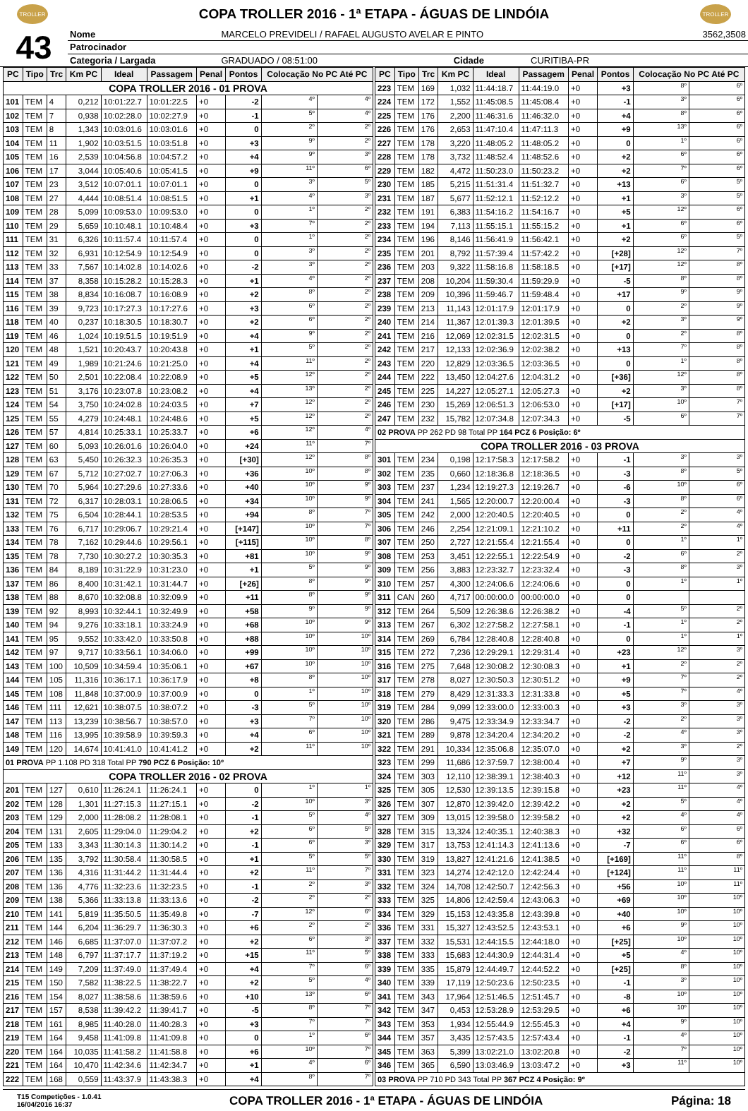TROLLER
COPA TROLLER 2016 - 1ª ETAPA - ÁGUAS DE LINDÓIA
TROLLER
| 43 | Nome | MARCELO PREVIDELI / RAFAEL AUGUSTO AVELAR E PINTO | | | | 3562,3508 |
| | Patrocinador | | | | | |
| | Categoria / Largada | GRADUADO / 08:51:00 | | Cidade | CURITIBA-PR | |
| PC | Tipo | Trc | Km PC | Ideal | Passagem | Penal | Pontos | Colocação No PC Até PC | |
| --- | --- | --- | --- | --- | --- | --- | --- | --- | --- |
| COPA TROLLER 2016 - 01 PROVA | | | | | | | | | |
| 101 | TEM | 4 | 0,212 | 10:01:22.7 | 10:01:22.5 | +0 | -2 | 4º | 4º |
| 102 | TEM | 7 | 0,938 | 10:02:28.0 | 10:02:27.9 | +0 | -1 | 5º | 4º |
| 103 | TEM | 8 | 1,343 | 10:03:01.6 | 10:03:01.6 | +0 | 0 | 2º | 2º |
| 104 | TEM | 11 | 1,902 | 10:03:51.5 | 10:03:51.8 | +0 | +3 | 9º | 2º |
| 105 | TEM | 16 | 2,539 | 10:04:56.8 | 10:04:57.2 | +0 | +4 | 9º | 3º |
| 106 | TEM | 17 | 3,044 | 10:05:40.6 | 10:05:41.5 | +0 | +9 | 11º | 6º |
| 107 | TEM | 23 | 3,512 | 10:07:01.1 | 10:07:01.1 | +0 | 0 | 3º | 5º |
| 108 | TEM | 27 | 4,444 | 10:08:51.4 | 10:08:51.5 | +0 | +1 | 4º | 3º |
| 109 | TEM | 28 | 5,099 | 10:09:53.0 | 10:09:53.0 | +0 | 0 | 1º | 2º |
| 110 | TEM | 29 | 5,659 | 10:10:48.1 | 10:10:48.4 | +0 | +3 | 7º | 2º |
| 111 | TEM | 31 | 6,326 | 10:11:57.4 | 10:11:57.4 | +0 | 0 | 1º | 2º |
| 112 | TEM | 32 | 6,931 | 10:12:54.9 | 10:12:54.9 | +0 | 0 | 3º | 2º |
| 113 | TEM | 33 | 7,567 | 10:14:02.8 | 10:14:02.6 | +0 | -2 | 3º | 2º |
| 114 | TEM | 37 | 8,358 | 10:15:28.2 | 10:15:28.3 | +0 | +1 | 4º | 2º |
| 115 | TEM | 38 | 8,834 | 10:16:08.7 | 10:16:08.9 | +0 | +2 | 8º | 2º |
| 116 | TEM | 39 | 9,723 | 10:17:27.3 | 10:17:27.6 | +0 | +3 | 6º | 2º |
| 118 | TEM | 40 | 0,237 | 10:18:30.5 | 10:18:30.7 | +0 | +2 | 6º | 2º |
| 119 | TEM | 46 | 1,024 | 10:19:51.5 | 10:19:51.9 | +0 | +4 | 9º | 2º |
| 120 | TEM | 48 | 1,521 | 10:20:43.7 | 10:20:43.8 | +0 | +1 | 5º | 2º |
| 121 | TEM | 49 | 1,989 | 10:21:24.6 | 10:21:25.0 | +0 | +4 | 11º | 2º |
| 122 | TEM | 50 | 2,501 | 10:22:08.4 | 10:22:08.9 | +0 | +5 | 12º | 2º |
| 123 | TEM | 51 | 3,176 | 10:23:07.8 | 10:23:08.2 | +0 | +4 | 13º | 2º |
| 124 | TEM | 54 | 3,750 | 10:24:02.8 | 10:24:03.5 | +0 | +7 | 12º | 2º |
| 125 | TEM | 55 | 4,279 | 10:24:48.1 | 10:24:48.6 | +0 | +5 | 12º | 2º |
| 126 | TEM | 57 | 4,814 | 10:25:33.1 | 10:25:33.7 | +0 | +6 | 12º | 4º |
| 127 | TEM | 60 | 5,093 | 10:26:01.6 | 10:26:04.0 | +0 | +24 | 11º | 7º |
| 128 | TEM | 63 | 5,450 | 10:26:32.3 | 10:26:35.3 | +0 | [+30] | 12º | 8º |
| 129 | TEM | 67 | 5,712 | 10:27:02.7 | 10:27:06.3 | +0 | +36 | 10º | 8º |
| 130 | TEM | 70 | 5,964 | 10:27:29.6 | 10:27:33.6 | +0 | +40 | 10º | 9º |
| 131 | TEM | 72 | 6,317 | 10:28:03.1 | 10:28:06.5 | +0 | +34 | 10º | 9º |
| 132 | TEM | 75 | 6,504 | 10:28:44.1 | 10:28:53.5 | +0 | +94 | 8º | 7º |
| 133 | TEM | 76 | 6,717 | 10:29:06.7 | 10:29:21.4 | +0 | [+147] | 10º | 7º |
| 134 | TEM | 78 | 7,162 | 10:29:44.6 | 10:29:56.1 | +0 | [+115] | 10º | 8º |
| 135 | TEM | 78 | 7,730 | 10:30:27.2 | 10:30:35.3 | +0 | +81 | 10º | 9º |
| 136 | TEM | 84 | 8,189 | 10:31:22.9 | 10:31:23.0 | +0 | +1 | 5º | 9º |
| 137 | TEM | 86 | 8,400 | 10:31:42.1 | 10:31:44.7 | +0 | [+26] | 8º | 9º |
| 138 | TEM | 88 | 8,670 | 10:32:08.8 | 10:32:09.9 | +0 | +11 | 8º | 9º |
| 139 | TEM | 92 | 8,993 | 10:32:44.1 | 10:32:49.9 | +0 | +58 | 9º | 9º |
| 140 | TEM | 94 | 9,276 | 10:33:18.1 | 10:33:24.9 | +0 | +68 | 10º | 9º |
| 141 | TEM | 95 | 9,552 | 10:33:42.0 | 10:33:50.8 | +0 | +88 | 10º | 10º |
| 142 | TEM | 97 | 9,717 | 10:33:56.1 | 10:34:06.0 | +0 | +99 | 10º | 10º |
| 143 | TEM | 100 | 10,509 | 10:34:59.4 | 10:35:06.1 | +0 | +67 | 10º | 10º |
| 144 | TEM | 105 | 11,316 | 10:36:17.1 | 10:36:17.9 | +0 | +8 | 8º | 10º |
| 145 | TEM | 108 | 11,848 | 10:37:00.9 | 10:37:00.9 | +0 | 0 | 1º | 10º |
| 146 | TEM | 111 | 12,621 | 10:38:07.5 | 10:38:07.2 | +0 | -3 | 5º | 10º |
| 147 | TEM | 113 | 13,239 | 10:38:56.7 | 10:38:57.0 | +0 | +3 | 7º | 10º |
| 148 | TEM | 116 | 13,995 | 10:39:58.9 | 10:39:59.3 | +0 | +4 | 6º | 10º |
| 149 | TEM | 120 | 14,674 | 10:41:41.0 | 10:41:41.2 | +0 | +2 | 11º | 10º |
| 01 PROVA PP 1.108 PD 318 Total PP 790 PCZ 6 Posição: 10º | | | | | | | | | |
| COPA TROLLER 2016 - 02 PROVA | | | | | | | | | |
| 201 | TEM | 127 | 0,610 | 11:26:24.1 | 11:26:24.1 | +0 | 0 | 1º | 1º |
| 202 | TEM | 128 | 1,301 | 11:27:15.3 | 11:27:15.1 | +0 | -2 | 10º | 3º |
| 203 | TEM | 129 | 2,000 | 11:28:08.2 | 11:28:08.1 | +0 | -1 | 5º | 4º |
| 204 | TEM | 131 | 2,605 | 11:29:04.0 | 11:29:04.2 | +0 | +2 | 6º | 5º |
| 205 | TEM | 133 | 3,343 | 11:30:14.3 | 11:30:14.2 | +0 | -1 | 6º | 3º |
| 206 | TEM | 135 | 3,792 | 11:30:58.4 | 11:30:58.5 | +0 | +1 | 5º | 5º |
| 207 | TEM | 136 | 4,316 | 11:31:44.2 | 11:31:44.4 | +0 | +2 | 11º | 7º |
| 208 | TEM | 136 | 4,776 | 11:32:23.6 | 11:32:23.5 | +0 | -1 | 2º | 3º |
| 209 | TEM | 138 | 5,366 | 11:33:13.8 | 11:33:13.6 | +0 | -2 | 2º | 2º |
| 210 | TEM | 141 | 5,819 | 11:35:50.5 | 11:35:49.8 | +0 | -7 | 12º | 6º |
| 211 | TEM | 144 | 6,204 | 11:36:29.7 | 11:36:30.3 | +0 | +6 | 2º | 2º |
| 212 | TEM | 146 | 6,685 | 11:37:07.0 | 11:37:07.2 | +0 | +2 | 6º | 3º |
| 213 | TEM | 148 | 6,797 | 11:37:17.7 | 11:37:19.2 | +0 | +15 | 11º | 5º |
| 214 | TEM | 149 | 7,209 | 11:37:49.0 | 11:37:49.4 | +0 | +4 | 7º | 6º |
| 215 | TEM | 150 | 7,582 | 11:38:22.5 | 11:38:22.7 | +0 | +2 | 5º | 4º |
| 216 | TEM | 154 | 8,027 | 11:38:58.6 | 11:38:59.6 | +0 | +10 | 13º | 6º |
| 217 | TEM | 157 | 8,538 | 11:39:42.2 | 11:39:41.7 | +0 | -5 | 8º | 7º |
| 218 | TEM | 161 | 8,985 | 11:40:28.0 | 11:40:28.3 | +0 | +3 | 7º | 7º |
| 219 | TEM | 164 | 9,458 | 11:41:09.8 | 11:41:09.8 | +0 | 0 | 1º | 6º |
| 220 | TEM | 164 | 10,035 | 11:41:58.2 | 11:41:58.8 | +0 | +6 | 10º | 7º |
| 221 | TEM | 164 | 10,470 | 11:42:34.6 | 11:42:34.7 | +0 | +1 | 4º | 6º |
| 222 | TEM | 168 | 0,559 | 11:43:37.9 | 11:43:38.3 | +0 | +4 | 8º | 7º |
| PC | Tipo | Trc | Km PC | Ideal | Passagem | Penal | Pontos | Colocação No PC Até PC | |
| --- | --- | --- | --- | --- | --- | --- | --- | --- | --- |
| 223 | TEM | 169 | 1,032 | 11:44:18.7 | 11:44:19.0 | +0 | +3 | 8º | 6º |
| 224 | TEM | 172 | 1,552 | 11:45:08.5 | 11:45:08.4 | +0 | -1 | 3º | 6º |
| 225 | TEM | 176 | 2,200 | 11:46:31.6 | 11:46:32.0 | +0 | +4 | 8º | 6º |
| 226 | TEM | 176 | 2,653 | 11:47:10.4 | 11:47:11.3 | +0 | +9 | 13º | 6º |
| 227 | TEM | 178 | 3,220 | 11:48:05.2 | 11:48:05.2 | +0 | 0 | 1º | 6º |
| 228 | TEM | 178 | 3,732 | 11:48:52.4 | 11:48:52.6 | +0 | +2 | 6º | 6º |
| 229 | TEM | 182 | 4,472 | 11:50:23.0 | 11:50:23.2 | +0 | +2 | 7º | 6º |
| 230 | TEM | 185 | 5,215 | 11:51:31.4 | 11:51:32.7 | +0 | +13 | 6º | 5º |
| 231 | TEM | 187 | 5,677 | 11:52:12.1 | 11:52:12.2 | +0 | +1 | 3º | 5º |
| 232 | TEM | 191 | 6,383 | 11:54:16.2 | 11:54:16.7 | +0 | +5 | 12º | 6º |
| 233 | TEM | 194 | 7,113 | 11:55:15.1 | 11:55:15.2 | +0 | +1 | 6º | 6º |
| 234 | TEM | 196 | 8,146 | 11:56:41.9 | 11:56:42.1 | +0 | +2 | 6º | 5º |
| 235 | TEM | 201 | 8,792 | 11:57:39.4 | 11:57:42.2 | +0 | [+28] | 12º | 7º |
| 236 | TEM | 203 | 9,322 | 11:58:16.8 | 11:58:18.5 | +0 | [+17] | 12º | 8º |
| 237 | TEM | 208 | 10,204 | 11:59:30.4 | 11:59:29.9 | +0 | -5 | 8º | 8º |
| 238 | TEM | 209 | 10,396 | 11:59:46.7 | 11:59:48.4 | +0 | +17 | 9º | 9º |
| 239 | TEM | 213 | 11,143 | 12:01:17.9 | 12:01:17.9 | +0 | 0 | 2º | 9º |
| 240 | TEM | 214 | 11,367 | 12:01:39.3 | 12:01:39.5 | +0 | +2 | 3º | 9º |
| 241 | TEM | 216 | 12,069 | 12:02:31.5 | 12:02:31.5 | +0 | 0 | 2º | 8º |
| 242 | TEM | 217 | 12,133 | 12:02:36.9 | 12:02:38.2 | +0 | +13 | 7º | 8º |
| 243 | TEM | 220 | 12,829 | 12:03:36.5 | 12:03:36.5 | +0 | 0 | 1º | 8º |
| 244 | TEM | 222 | 13,450 | 12:04:27.6 | 12:04:31.2 | +0 | [+36] | 12º | 8º |
| 245 | TEM | 225 | 14,227 | 12:05:27.1 | 12:05:27.3 | +0 | +2 | 3º | 8º |
| 246 | TEM | 230 | 15,269 | 12:06:51.3 | 12:06:53.0 | +0 | [+17] | 10º | 7º |
| 247 | TEM | 232 | 15,782 | 12:07:34.8 | 12:07:34.3 | +0 | -5 | 6º | 7º |
| 02 PROVA PP 262 PD 98 Total PP 164 PCZ 6 Posição: 6º | | | | | | | | | |
| COPA TROLLER 2016 - 03 PROVA | | | | | | | | | |
| 301 | TEM | 234 | 0,198 | 12:17:58.3 | 12:17:58.2 | +0 | -1 | 3º | 3º |
| 302 | TEM | 235 | 0,660 | 12:18:36.8 | 12:18:36.5 | +0 | -3 | 8º | 5º |
| 303 | TEM | 237 | 1,234 | 12:19:27.3 | 12:19:26.7 | +0 | -6 | 10º | 6º |
| 304 | TEM | 241 | 1,565 | 12:20:00.7 | 12:20:00.4 | +0 | -3 | 8º | 6º |
| 305 | TEM | 242 | 2,000 | 12:20:40.5 | 12:20:40.5 | +0 | 0 | 2º | 4º |
| 306 | TEM | 246 | 2,254 | 12:21:09.1 | 12:21:10.2 | +0 | +11 | 2º | 4º |
| 307 | TEM | 250 | 2,727 | 12:21:55.4 | 12:21:55.4 | +0 | 0 | 1º | 1º |
| 308 | TEM | 253 | 3,451 | 12:22:55.1 | 12:22:54.9 | +0 | -2 | 6º | 2º |
| 309 | TEM | 256 | 3,883 | 12:23:32.7 | 12:23:32.4 | +0 | -3 | 8º | 3º |
| 310 | TEM | 257 | 4,300 | 12:24:06.6 | 12:24:06.6 | +0 | 0 | 1º | 1º |
| 311 | CAN | 260 | 4,717 | 00:00:00.0 | 00:00:00.0 | +0 | 0 | | |
| 312 | TEM | 264 | 5,509 | 12:26:38.6 | 12:26:38.2 | +0 | -4 | 5º | 2º |
| 313 | TEM | 267 | 6,302 | 12:27:58.2 | 12:27:58.1 | +0 | -1 | 1º | 2º |
| 314 | TEM | 269 | 6,784 | 12:28:40.8 | 12:28:40.8 | +0 | 0 | 1º | 1º |
| 315 | TEM | 272 | 7,236 | 12:29:29.1 | 12:29:31.4 | +0 | +23 | 12º | 3º |
| 316 | TEM | 275 | 7,648 | 12:30:08.2 | 12:30:08.3 | +0 | +1 | 2º | 2º |
| 317 | TEM | 278 | 8,027 | 12:30:50.3 | 12:30:51.2 | +0 | +9 | 7º | 2º |
| 318 | TEM | 279 | 8,429 | 12:31:33.3 | 12:31:33.8 | +0 | +5 | 7º | 4º |
| 319 | TEM | 284 | 9,099 | 12:33:00.0 | 12:33:00.3 | +0 | +3 | 3º | 3º |
| 320 | TEM | 286 | 9,475 | 12:33:34.9 | 12:33:34.7 | +0 | -2 | 2º | 3º |
| 321 | TEM | 289 | 9,878 | 12:34:20.4 | 12:34:20.2 | +0 | -2 | 4º | 3º |
| 322 | TEM | 291 | 10,334 | 12:35:06.8 | 12:35:07.0 | +0 | +2 | 3º | 2º |
| 323 | TEM | 299 | 11,686 | 12:37:59.7 | 12:38:00.4 | +0 | +7 | 9º | 3º |
| 324 | TEM | 303 | 12,110 | 12:38:39.1 | 12:38:40.3 | +0 | +12 | 11º | 3º |
| 325 | TEM | 305 | 12,530 | 12:39:13.5 | 12:39:15.8 | +0 | +23 | 11º | 4º |
| 326 | TEM | 307 | 12,870 | 12:39:42.0 | 12:39:42.2 | +0 | +2 | 5º | 4º |
| 327 | TEM | 309 | 13,015 | 12:39:58.0 | 12:39:58.2 | +0 | +2 | 4º | 4º |
| 328 | TEM | 315 | 13,324 | 12:40:35.1 | 12:40:38.3 | +0 | +32 | 6º | 6º |
| 329 | TEM | 317 | 13,753 | 12:41:14.3 | 12:41:13.6 | +0 | -7 | 6º | 6º |
| 330 | TEM | 319 | 13,827 | 12:41:21.6 | 12:41:38.5 | +0 | [+169] | 11º | 8º |
| 331 | TEM | 323 | 14,274 | 12:42:12.0 | 12:42:24.4 | +0 | [+124] | 11º | 11º |
| 332 | TEM | 324 | 14,708 | 12:42:50.7 | 12:42:56.3 | +0 | +56 | 10º | 11º |
| 333 | TEM | 325 | 14,806 | 12:42:59.4 | 12:43:06.3 | +0 | +69 | 10º | 10º |
| 334 | TEM | 329 | 15,153 | 12:43:35.8 | 12:43:39.8 | +0 | +40 | 10º | 10º |
| 336 | TEM | 331 | 15,327 | 12:43:52.5 | 12:43:53.1 | +0 | +6 | 9º | 10º |
| 337 | TEM | 332 | 15,531 | 12:44:15.5 | 12:44:18.0 | +0 | [+25] | 10º | 10º |
| 338 | TEM | 333 | 15,683 | 12:44:30.9 | 12:44:31.4 | +0 | +5 | 4º | 10º |
| 339 | TEM | 335 | 15,879 | 12:44:49.7 | 12:44:52.2 | +0 | [+25] | 8º | 10º |
| 340 | TEM | 339 | 17,119 | 12:50:23.6 | 12:50:23.5 | +0 | -1 | 3º | 10º |
| 341 | TEM | 343 | 17,964 | 12:51:46.5 | 12:51:45.7 | +0 | -8 | 10º | 10º |
| 342 | TEM | 347 | 0,453 | 12:53:28.9 | 12:53:29.5 | +0 | +6 | 10º | 10º |
| 343 | TEM | 353 | 1,934 | 12:55:44.9 | 12:55:45.3 | +0 | +4 | 9º | 10º |
| 344 | TEM | 357 | 3,435 | 12:57:43.5 | 12:57:43.4 | +0 | -1 | 4º | 10º |
| 345 | TEM | 363 | 5,399 | 13:02:21.0 | 13:02:20.8 | +0 | -2 | 7º | 10º |
| 346 | TEM | 365 | 6,590 | 13:03:46.9 | 13:03:47.2 | +0 | +3 | 11º | 10º |
| 03 PROVA PP 710 PD 343 Total PP 367 PCZ 4 Posição: 9º | | | | | | | | | |
T15 Competições - 1.0.41
16/04/2016 16:37
COPA TROLLER 2016 - 1ª ETAPA - ÁGUAS DE LINDÓIA Página: 18